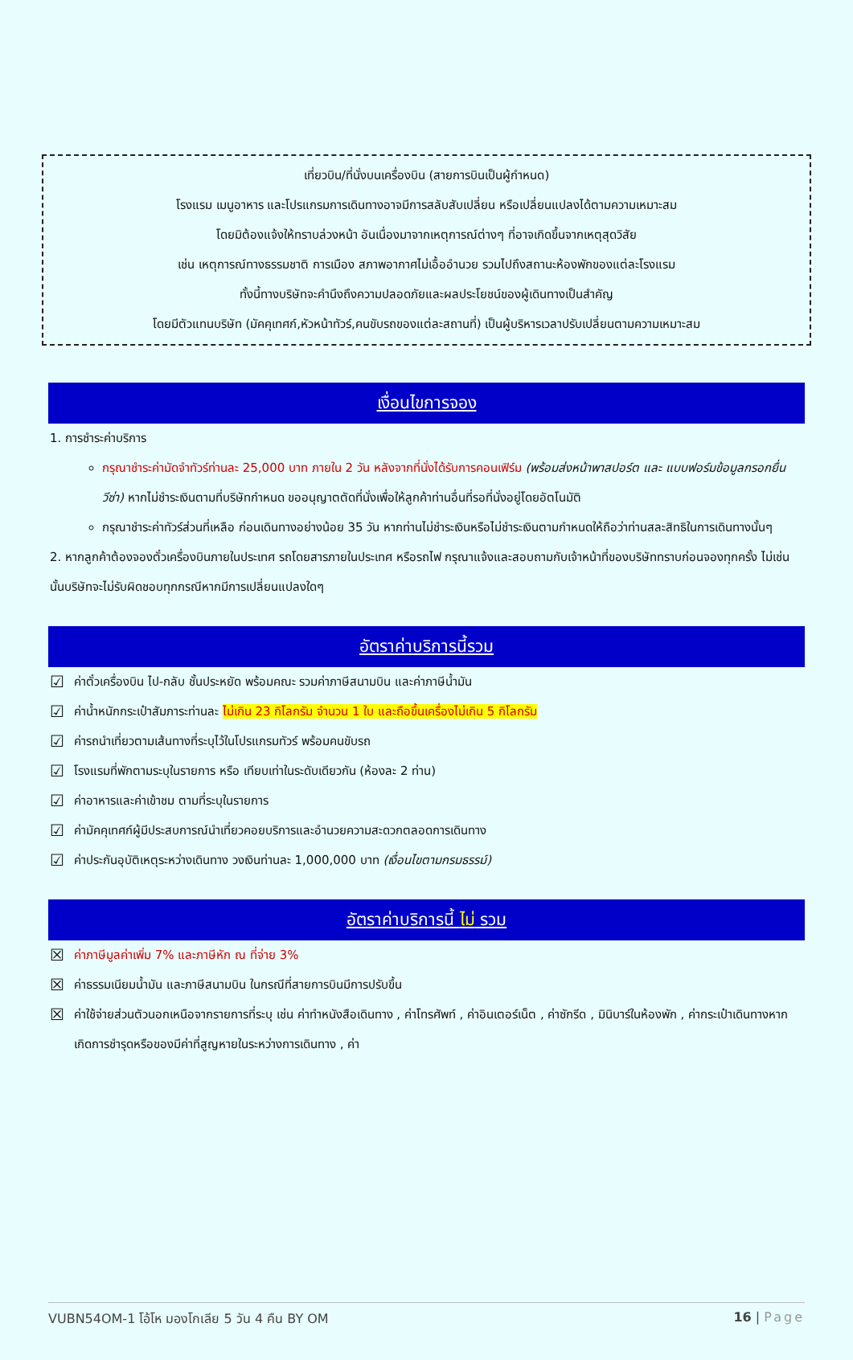เที่ยวบิน/ที่นั่งบนเครื่องบิน (สายการบินเป็นผู้กำหนด)
โรงแรม เมนูอาหาร และโปรแกรมการเดินทางอาจมีการสลับสับเปลี่ยน หรือเปลี่ยนแปลงได้ตามความเหมาะสม
โดยมิต้องแจ้งให้ทราบล่วงหน้า อันเนื่องมาจากเหตุการณ์ต่างๆ ที่อาจเกิดขึ้นจากเหตุสุดวิสัย
เช่น เหตุการณ์ทางธรรมชาติ การเมือง สภาพอากาศไม่เอื้ออำนวย รวมไปถึงสถานะห้องพักของแต่ละโรงแรม
ทั้งนี้ทางบริษัทจะคำนึงถึงความปลอดภัยและผลประโยชน์ของผู้เดินทางเป็นสำคัญ
โดยมีตัวแทนบริษัท (มัคคุเทศก์,หัวหน้าทัวร์,คนขับรถของแต่ละสถานที่) เป็นผู้บริหารเวลาปรับเปลี่ยนตามความเหมาะสม
เงื่อนไขการจอง
1. การชำระค่าบริการ
กรุณาชำระค่ามัดจำทัวร์ท่านละ 25,000 บาท ภายใน 2 วัน หลังจากที่นั่งได้รับการคอนเฟิร์ม (พร้อมส่งหน้าพาสปอร์ต และ แบบฟอร์มข้อมูลกรอกยื่นวีซ่า) หากไม่ชำระเงินตามที่บริษัทกำหนด ขออนุญาตตัดที่นั่งเพื่อให้ลูกค้าท่านอื่นที่รอที่นั่งอยู่โดยอัตโนมัติ
กรุณาชำระค่าทัวร์ส่วนที่เหลือ ก่อนเดินทางอย่างน้อย 35 วัน หากท่านไม่ชำระเงินหรือไม่ชำระเงินตามกำหนดให้ถือว่าท่านสละสิทธิในการเดินทางนั้นๆ
2. หากลูกค้าต้องจองตั๋วเครื่องบินภายในประเทศ รถโดยสารภายในประเทศ หรือรถไฟ กรุณาแจ้งและสอบถามกับเจ้าหน้าที่ของบริษัททราบก่อนจองทุกครั้ง ไม่เช่นนั้นบริษัทจะไม่รับผิดชอบทุกกรณีหากมีการเปลี่ยนแปลงใดๆ
อัตราค่าบริการนี้รวม
☑ ค่าตั๋วเครื่องบิน ไป-กลับ ชั้นประหยัด พร้อมคณะ รวมค่าภาษีสนามบิน และค่าภาษีน้ำมัน
☑ ค่าน้ำหนักกระเป๋าสัมภาระท่านละ ไม่เกิน 23 กิโลกรัม จำนวน 1 ใบ และถือขึ้นเครื่องไม่เกิน 5 กิโลกรัม
☑ ค่ารถนำเที่ยวตามเส้นทางที่ระบุไว้ในโปรแกรมทัวร์ พร้อมคนขับรถ
☑ โรงแรมที่พักตามระบุในรายการ หรือ เทียบเท่าในระดับเดียวกัน (ห้องละ 2 ท่าน)
☑ ค่าอาหารและค่าเข้าชม ตามที่ระบุในรายการ
☑ ค่ามัคคุเทศก์ผู้มีประสบการณ์นำเที่ยวคอยบริการและอำนวยความสะดวกตลอดการเดินทาง
☑ ค่าประกันอุบัติเหตุระหว่างเดินทาง วงเงินท่านละ 1,000,000 บาท (เงื่อนไขตามกรมธรรม์)
อัตราค่าบริการนี้ ไม่ รวม
☒ ค่าภาษีมูลค่าเพิ่ม 7% และภาษีหัก ณ ที่จ่าย 3%
☒ ค่าธรรมเนียมน้ำมัน และภาษีสนามบิน ในกรณีที่สายการบินมีการปรับขึ้น
☒ ค่าใช้จ่ายส่วนตัวนอกเหนือจากรายการที่ระบุ เช่น ค่าทำหนังสือเดินทาง , ค่าโทรศัพท์ , ค่าอินเตอร์เน็ต , ค่าซักรีด , มินิบาร์ในห้องพัก , ค่ากระเป๋าเดินทางหากเกิดการชำรุดหรือของมีค่าที่สูญหายในระหว่างการเดินทาง , ค่า
VUBN54OM-1 โอ้โห มองโกเลีย 5 วัน 4 คืน BY OM 16 | Page